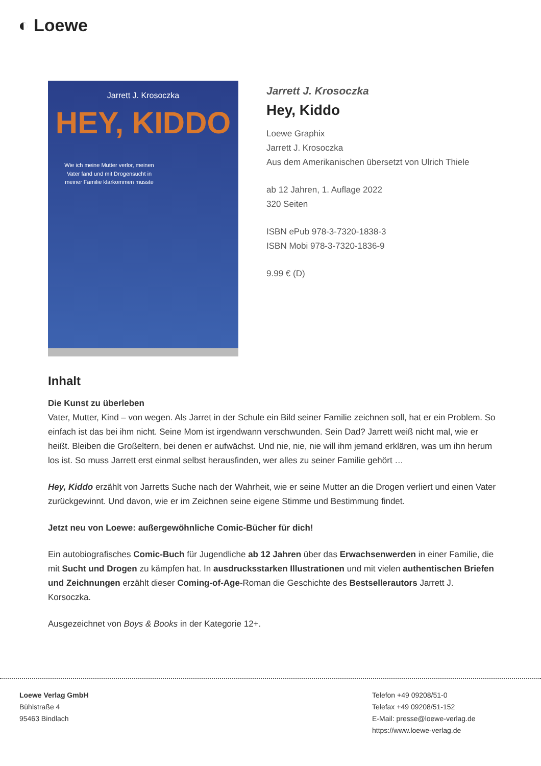◐ Loewe
Jarrett J. Krosoczka
HEY, KIDDO
Wie ich meine Mutter verlor, meinen Vater fand und mit Drogensucht in meiner Familie klarkommen musste
Jarrett J. Krosoczka
Hey, Kiddo
Loewe Graphix
Jarrett J. Krosoczka
Aus dem Amerikanischen übersetzt von Ulrich Thiele
ab 12 Jahren, 1. Auflage 2022
320 Seiten
ISBN ePub 978-3-7320-1838-3
ISBN Mobi 978-3-7320-1836-9
9.99 € (D)
Inhalt
Die Kunst zu überleben
Vater, Mutter, Kind – von wegen. Als Jarret in der Schule ein Bild seiner Familie zeichnen soll, hat er ein Problem. So einfach ist das bei ihm nicht. Seine Mom ist irgendwann verschwunden. Sein Dad? Jarrett weiß nicht mal, wie er heißt. Bleiben die Großeltern, bei denen er aufwächst. Und nie, nie, nie will ihm jemand erklären, was um ihn herum los ist. So muss Jarrett erst einmal selbst herausfinden, wer alles zu seiner Familie gehört …
Hey, Kiddo erzählt von Jarretts Suche nach der Wahrheit, wie er seine Mutter an die Drogen verliert und einen Vater zurückgewinnt. Und davon, wie er im Zeichnen seine eigene Stimme und Bestimmung findet.
Jetzt neu von Loewe: außergewöhnliche Comic-Bücher für dich!
Ein autobiografisches Comic-Buch für Jugendliche ab 12 Jahren über das Erwachsenwerden in einer Familie, die mit Sucht und Drogen zu kämpfen hat. In ausdrucksstarken Illustrationen und mit vielen authentischen Briefen und Zeichnungen erzählt dieser Coming-of-Age-Roman die Geschichte des Bestsellerautors Jarrett J. Korsoczka.
Ausgezeichnet von Boys & Books in der Kategorie 12+.
Loewe Verlag GmbH
Bühlstraße 4
95463 Bindlach
Telefon +49 09208/51-0
Telefax +49 09208/51-152
E-Mail: presse@loewe-verlag.de
https://www.loewe-verlag.de